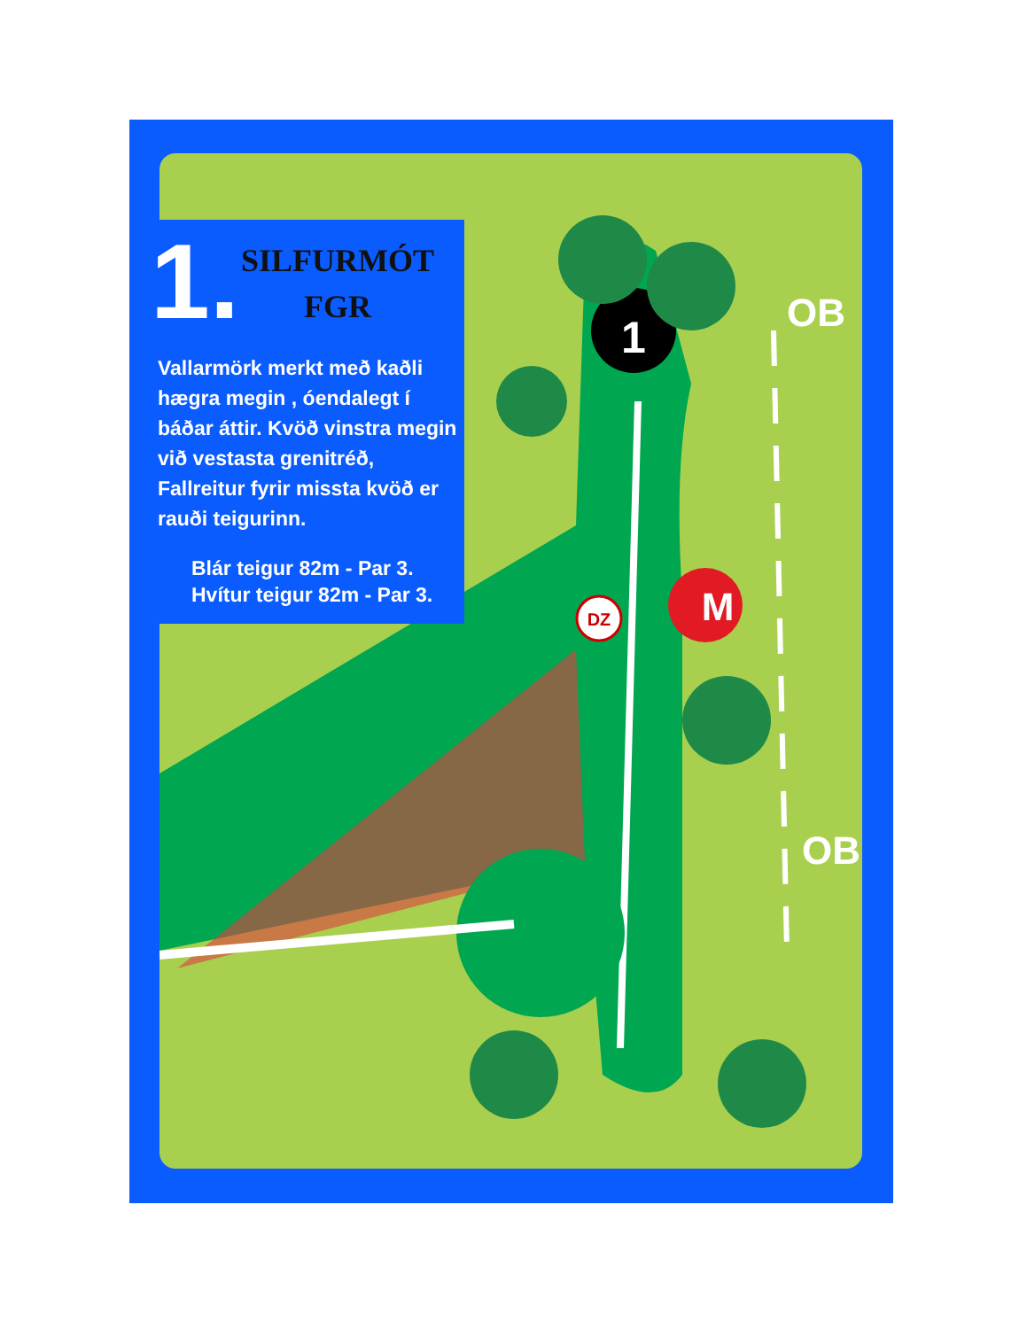1
M
DZ
OB
OB
1.
SILFURMÓT
FGR
Vallarmörk merkt með kaðli hægra megin , óendalegt í báðar áttir. Kvöð vinstra megin við vestasta grenitréð, Fallreitur fyrir missta kvöð er rauði teigurinn.
Blár teigur 82m - Par 3.
Hvítur teigur 82m - Par 3.